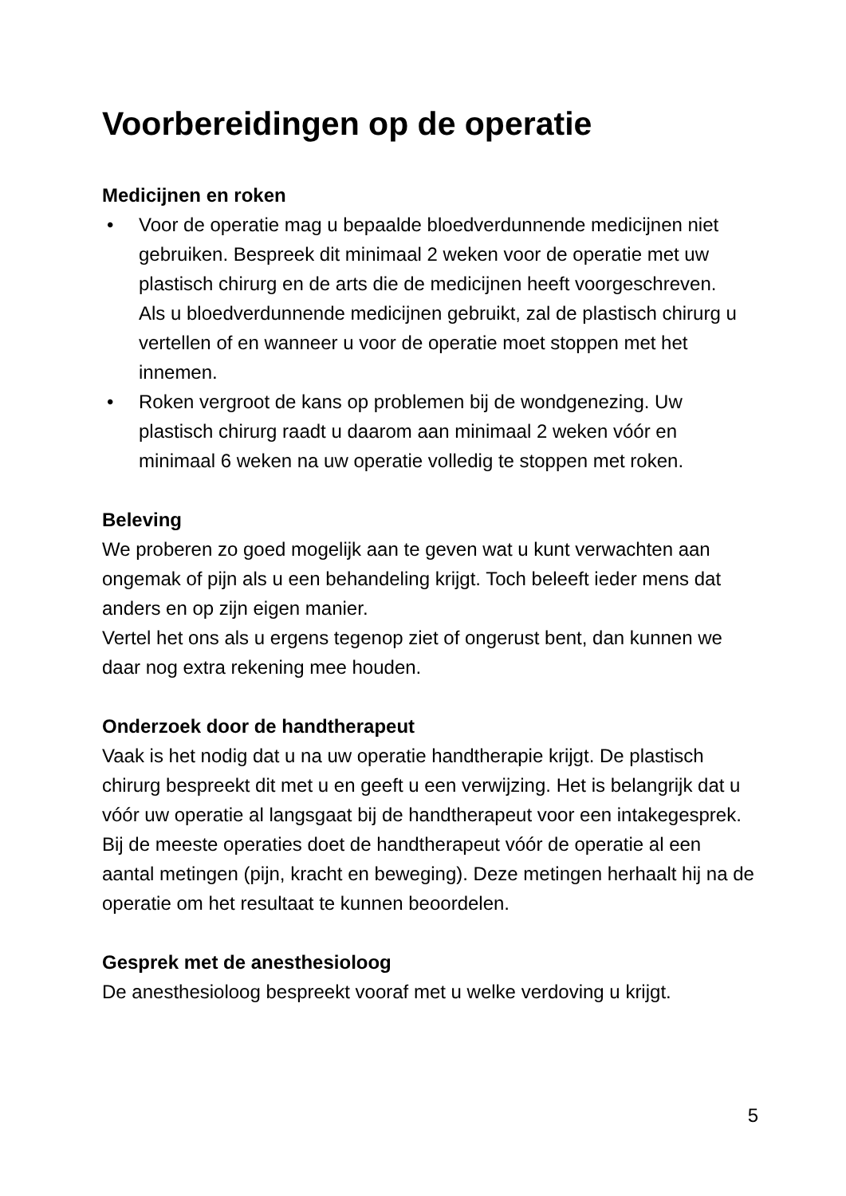Voorbereidingen op de operatie
Medicijnen en roken
• Voor de operatie mag u bepaalde bloedverdunnende medicijnen niet gebruiken. Bespreek dit minimaal 2 weken voor de operatie met uw plastisch chirurg en de arts die de medicijnen heeft voorgeschreven.
Als u bloedverdunnende medicijnen gebruikt, zal de plastisch chirurg u vertellen of en wanneer u voor de operatie moet stoppen met het innemen.
• Roken vergroot de kans op problemen bij de wondgenezing. Uw plastisch chirurg raadt u daarom aan minimaal 2 weken vóór en minimaal 6 weken na uw operatie volledig te stoppen met roken.
Beleving
We proberen zo goed mogelijk aan te geven wat u kunt verwachten aan ongemak of pijn als u een behandeling krijgt. Toch beleeft ieder mens dat anders en op zijn eigen manier.
Vertel het ons als u ergens tegenop ziet of ongerust bent, dan kunnen we daar nog extra rekening mee houden.
Onderzoek door de handtherapeut
Vaak is het nodig dat u na uw operatie handtherapie krijgt. De plastisch chirurg bespreekt dit met u en geeft u een verwijzing. Het is belangrijk dat u vóór uw operatie al langsgaat bij de handtherapeut voor een intakegesprek. Bij de meeste operaties doet de handtherapeut vóór de operatie al een aantal metingen (pijn, kracht en beweging). Deze metingen herhaalt hij na de operatie om het resultaat te kunnen beoordelen.
Gesprek met de anesthesioloog
De anesthesioloog bespreekt vooraf met u welke verdoving u krijgt.
5